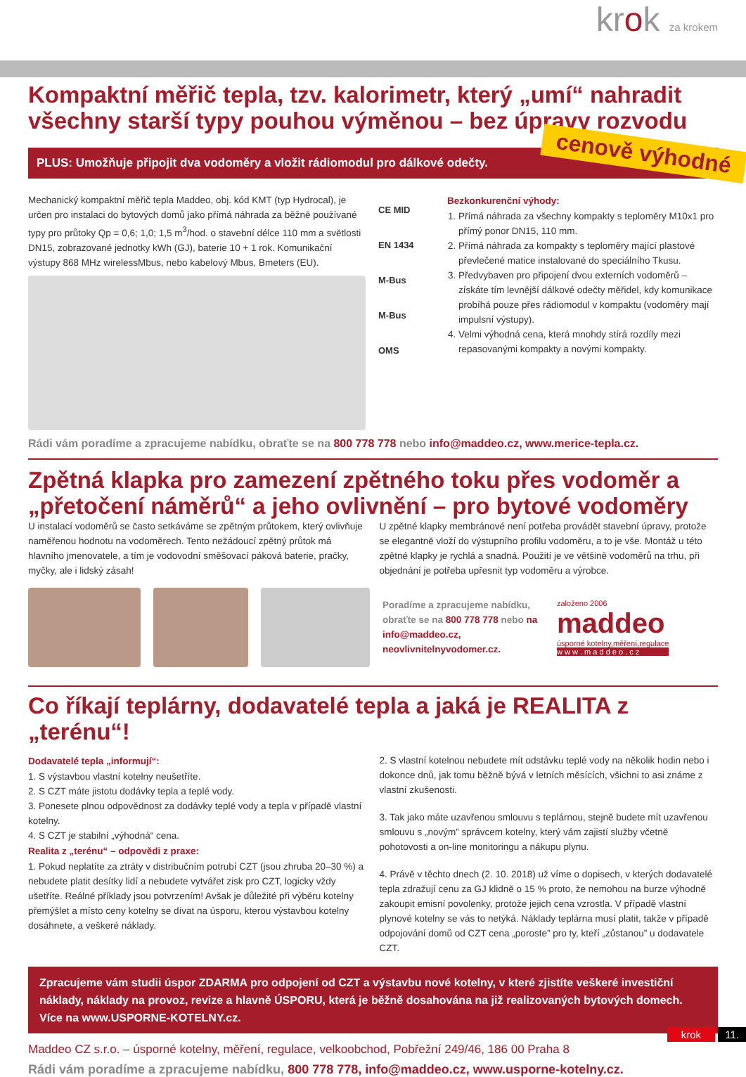krok za krokem
Kompaktní měřič tepla, tzv. kalorimetr, který „umí“ nahradit všechny starší typy pouhou výměnou – bez úpravy rozvodu
PLUS: Umožňuje připojit dva vodoměry a vložit rádiomodul pro dálkové odečty. cenově výhodné
Mechanický kompaktní měřič tepla Maddeo, obj. kód KMT (typ Hydrocal), je určen pro instalaci do bytových domů jako přímá náhrada za běžně používané typy pro průtoky Qp = 0,6; 1,0; 1,5 m<sup>3</sup>/hod. o stavební délce 110 mm a světlosti DN15, zobrazované jednotky kWh (GJ), baterie 10 + 1 rok. Komunikační výstupy 868 MHz wirelessMbus, nebo kabelový Mbus, Bmeters (EU).
CE MID
EN 1434
M-Bus
M-Bus
OMS
Bezkonkurenční výhody:
1. Přímá náhrada za všechny kompakty s teploměry M10x1 pro přímý ponor DN15, 110 mm.
2. Přímá náhrada za kompakty s teploměry mající plastové převlečené matice instalované do speciálního Tkusu.
3. Předvybaven pro připojení dvou externích vodoměrů – získáte tím levnější dálkové odečty měřidel, kdy komunikace probíhá pouze přes rádiomodul v kompaktu (vodoměry mají impulsní výstupy).
4. Velmi výhodná cena, která mnohdy stírá rozdíly mezi repasovanými kompakty a novými kompakty.
Rádi vám poradíme a zpracujeme nabídku, obraťte se na 800 778 778 nebo info@maddeo.cz, www.merice-tepla.cz.
Zpětná klapka pro zamezení zpětného toku přes vodoměr a „přetočení náměrů“ a jeho ovlivnění – pro bytové vodoměry
U instalací vodoměrů se často setkáváme se zpětným průtokem, který ovlivňuje naměřenou hodnotu na vodoměrech. Tento nežádoucí zpětný průtok má hlavního jmenovatele, a tím je vodovodní směšovací páková baterie, pračky, myčky, ale i lidský zásah!
U zpětné klapky membránové není potřeba provádět stavební úpravy, protože se elegantně vloží do výstupního profilu vodoměru, a to je vše. Montáž u této zpětné klapky je rychlá a snadná. Použití je ve většině vodoměrů na trhu, při objednání je potřeba upřesnit typ vodoměru a výrobce.
Poradíme a zpracujeme nabídku, obraťte se na 800 778 778 nebo na info@maddeo.cz, neovlivnitelnyvodomer.cz.
založeno 2006
maddeo
úsporné kotelny,měření,regulace
w w w . m a d d e o . c z
Co říkají teplárny, dodavatelé tepla a jaká je REALITA z „terénu“!
Dodavatelé tepla „informují“:
1. S výstavbou vlastní kotelny neušetříte.
2. S CZT máte jistotu dodávky tepla a teplé vody.
3. Ponesete plnou odpovědnost za dodávky teplé vody a tepla v případě vlastní kotelny.
4. S CZT je stabilní „výhodná“ cena.
Realita z „terénu“ – odpovědi z praxe:
1. Pokud neplatíte za ztráty v distribučním potrubí CZT (jsou zhruba 20–30 %) a nebudete platit desítky lidí a nebudete vytvářet zisk pro CZT, logicky vždy ušetříte. Reálné příklady jsou potvrzením! Avšak je důležité při výběru kotelny přemýšlet a místo ceny kotelny se dívat na úsporu, kterou výstavbou kotelny dosáhnete, a veškeré náklady.
2. S vlastní kotelnou nebudete mít odstávku teplé vody na několik hodin nebo i dokonce dnů, jak tomu běžně bývá v letních měsících, všichni to asi známe z vlastní zkušenosti.
3. Tak jako máte uzavřenou smlouvu s teplárnou, stejně budete mít uzavřenou smlouvu s „novým” správcem kotelny, který vám zajistí služby včetně pohotovosti a on-line monitoringu a nákupu plynu.
4. Právě v těchto dnech (2. 10. 2018) už víme o dopisech, v kterých dodavatelé tepla zdražují cenu za GJ klidně o 15 % proto, že nemohou na burze výhodně zakoupit emisní povolenky, protože jejich cena vzrostla. V případě vlastní plynové kotelny se vás to netýká. Náklady teplárna musí platit, takže v případě odpojování domů od CZT cena „poroste” pro ty, kteří „zůstanou” u dodavatele CZT.
Zpracujeme vám studii úspor ZDARMA pro odpojení od CZT a výstavbu nové kotelny, v které zjistíte veškeré investiční náklady, náklady na provoz, revize a hlavně ÚSPORU, která je běžně dosahována na již realizovaných bytových domech. Více na www.USPORNE-KOTELNY.cz.
Maddeo CZ s.r.o. – úsporné kotelny, měření, regulace, velkoobchod, Pobřežní 249/46, 186 00 Praha 8
Rádi vám poradíme a zpracujeme nabídku, 800 778 778, info@maddeo.cz, www.usporne-kotelny.cz.
krok 11.